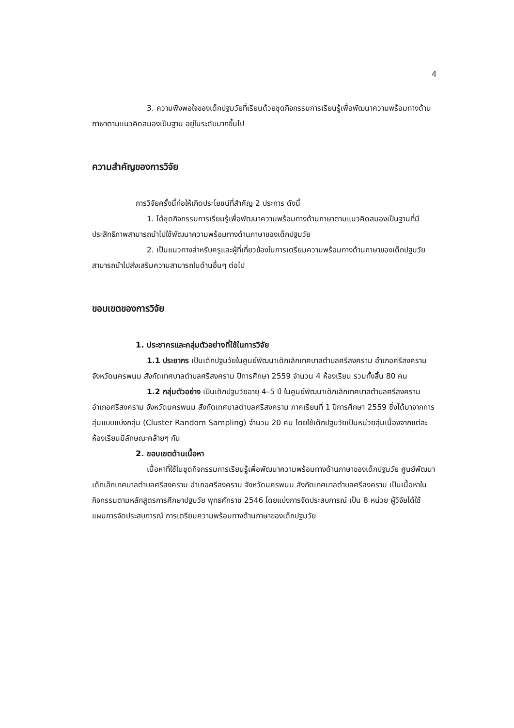4
3. ความพึงพอใจของเด็กปฐมวัยที่เรียนด้วยชุดกิจกรรมการเรียนรู้เพื่อพัฒนาความพร้อมทางด้านภาษาตามแนวคิดสมองเป็นฐาน อยู่ในระดับมากขึ้นไป
ความสำคัญของการวิจัย
การวิจัยครั้งนี้ก่อให้เกิดประโยชน์ที่สำคัญ 2 ประการ ดังนี้
1. ได้ชุดกิจกรรมการเรียนรู้เพื่อพัฒนาความพร้อมทางด้านภาษาตามแนวคิดสมองเป็นฐานที่มีประสิทธิภาพสามารถนำไปใช้พัฒนาความพร้อมทางด้านภาษาของเด็กปฐมวัย
2. เป็นแนวทางสำหรับครูและผู้ที่เกี่ยวข้องในการเตรียมความพร้อมทางด้านภาษาของเด็กปฐมวัยสามารถนำไปส่งเสริมความสามารถในด้านอื่นๆ ต่อไป
ขอบเขตของการวิจัย
1. ประชากรและกลุ่มตัวอย่างที่ใช้ในการวิจัย
1.1 ประชากร เป็นเด็กปฐมวัยในศูนย์พัฒนาเด็กเล็กเทศบาลตำบลศรีสงคราม อำเภอศรีสงคราม จังหวัดนครพนม สังกัดเทศบาลตำบลศรีสงคราม ปีการศึกษา 2559 จำนวน 4 ห้องเรียน รวมทั้งสิ้น 80 คน
1.2 กลุ่มตัวอย่าง เป็นเด็กปฐมวัยอายุ 4–5 ปี ในศูนย์พัฒนาเด็กเล็กเทศบาลตำบลศรีสงคราม อำเภอศรีสงคราม จังหวัดนครพนม สังกัดเทศบาลตำบลศรีสงคราม ภาคเรียนที่ 1 ปีการศึกษา 2559 ซึ่งได้มาจากการสุ่มแบบแบ่งกลุ่ม (Cluster Random Sampling) จำนวน 20 คน โดยใช้เด็กปฐมวัยเป็นหน่วยสุ่มเนื่องจากแต่ละห้องเรียนมีลักษณะคล้ายๆ กัน
2. ขอบเขตด้านเนื้อหา
เนื้อหาที่ใช้ในชุดกิจกรรมการเรียนรู้เพื่อพัฒนาความพร้อมทางด้านภาษาของเด็กปฐมวัย ศูนย์พัฒนาเด็กเล็กเทศบาลตำบลศรีสงคราม อำเภอศรีสงคราม จังหวัดนครพนม สังกัดเทศบาลตำบลศรีสงคราม เป็นเนื้อหาในกิจกรรมตามหลักสูตรการศึกษาปฐมวัย พุทธศักราช 2546 โดยแบ่งการจัดประสบการณ์ เป็น 8 หน่วย ผู้วิจัยได้ใช้แผนการจัดประสบการณ์ การเตรียมความพร้อมทางด้านภาษาของเด็กปฐมวัย